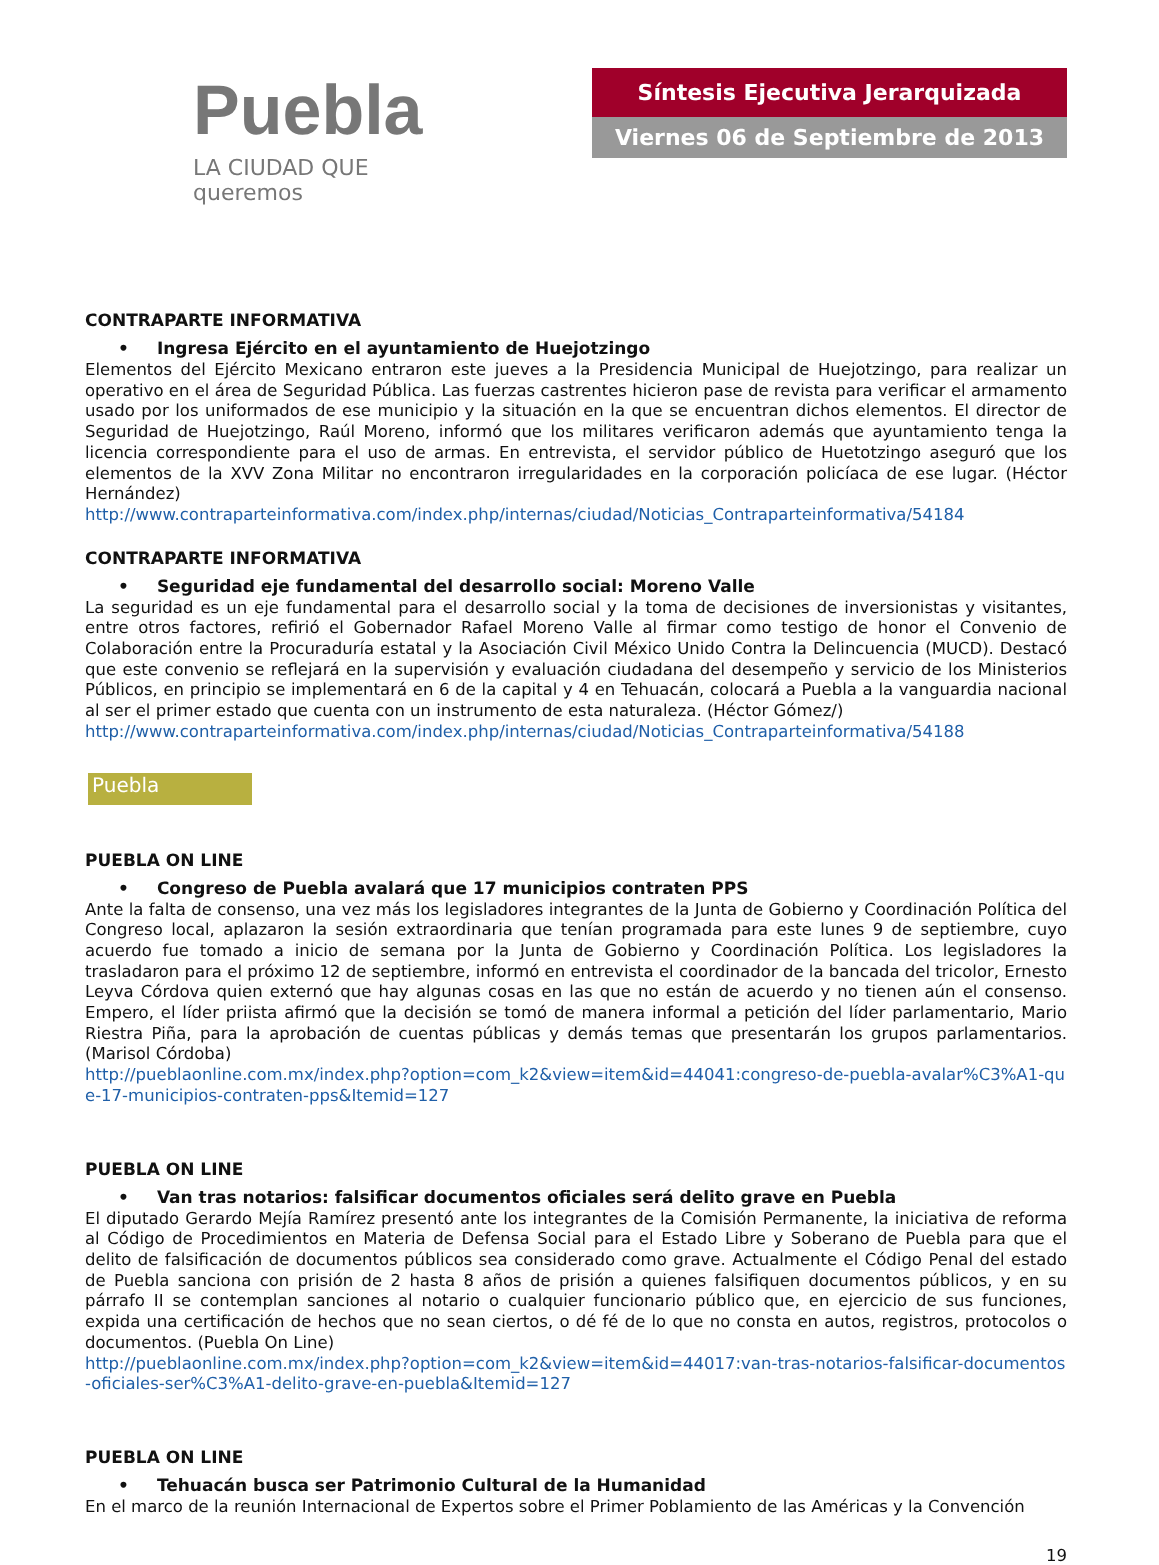Puebla
LA CIUDAD QUE queremos
Síntesis Ejecutiva Jerarquizada
Viernes 06 de Septiembre de 2013
CONTRAPARTE INFORMATIVA
• Ingresa Ejército en el ayuntamiento de Huejotzingo
Elementos del Ejército Mexicano entraron este jueves a la Presidencia Municipal de Huejotzingo, para realizar un operativo en el área de Seguridad Pública. Las fuerzas castrentes hicieron pase de revista para verificar el armamento usado por los uniformados de ese municipio y la situación en la que se encuentran dichos elementos. El director de Seguridad de Huejotzingo, Raúl Moreno, informó que los militares verificaron además que ayuntamiento tenga la licencia correspondiente para el uso de armas. En entrevista, el servidor público de Huetotzingo aseguró que los elementos de la XVV Zona Militar no encontraron irregularidades en la corporación policíaca de ese lugar. (Héctor Hernández)
http://www.contraparteinformativa.com/index.php/internas/ciudad/Noticias_Contraparteinformativa/54184
CONTRAPARTE INFORMATIVA
• Seguridad eje fundamental del desarrollo social: Moreno Valle
La seguridad es un eje fundamental para el desarrollo social y la toma de decisiones de inversionistas y visitantes, entre otros factores, refirió el Gobernador Rafael Moreno Valle al firmar como testigo de honor el Convenio de Colaboración entre la Procuraduría estatal y la Asociación Civil México Unido Contra la Delincuencia (MUCD). Destacó que este convenio se reflejará en la supervisión y evaluación ciudadana del desempeño y servicio de los Ministerios Públicos, en principio se implementará en 6 de la capital y 4 en Tehuacán, colocará a Puebla a la vanguardia nacional al ser el primer estado que cuenta con un instrumento de esta naturaleza. (Héctor Gómez/)
http://www.contraparteinformativa.com/index.php/internas/ciudad/Noticias_Contraparteinformativa/54188
Puebla
PUEBLA ON LINE
• Congreso de Puebla avalará que 17 municipios contraten PPS
Ante la falta de consenso, una vez más los legisladores integrantes de la Junta de Gobierno y Coordinación Política del Congreso local, aplazaron la sesión extraordinaria que tenían programada para este lunes 9 de septiembre, cuyo acuerdo fue tomado a inicio de semana por la Junta de Gobierno y Coordinación Política. Los legisladores la trasladaron para el próximo 12 de septiembre, informó en entrevista el coordinador de la bancada del tricolor, Ernesto Leyva Córdova quien externó que hay algunas cosas en las que no están de acuerdo y no tienen aún el consenso. Empero, el líder priista afirmó que la decisión se tomó de manera informal a petición del líder parlamentario, Mario Riestra Piña, para la aprobación de cuentas públicas y demás temas que presentarán los grupos parlamentarios. (Marisol Córdoba)
http://pueblaonline.com.mx/index.php?option=com_k2&view=item&id=44041:congreso-de-puebla-avalar%C3%A1-que-17-municipios-contraten-pps&Itemid=127
PUEBLA ON LINE
• Van tras notarios: falsificar documentos oficiales será delito grave en Puebla
El diputado Gerardo Mejía Ramírez presentó ante los integrantes de la Comisión Permanente, la iniciativa de reforma al Código de Procedimientos en Materia de Defensa Social para el Estado Libre y Soberano de Puebla para que el delito de falsificación de documentos públicos sea considerado como grave. Actualmente el Código Penal del estado de Puebla sanciona con prisión de 2 hasta 8 años de prisión a quienes falsifiquen documentos públicos, y en su párrafo II se contemplan sanciones al notario o cualquier funcionario público que, en ejercicio de sus funciones, expida una certificación de hechos que no sean ciertos, o dé fé de lo que no consta en autos, registros, protocolos o documentos. (Puebla On Line)
http://pueblaonline.com.mx/index.php?option=com_k2&view=item&id=44017:van-tras-notarios-falsificar-documentos-oficiales-ser%C3%A1-delito-grave-en-puebla&Itemid=127
PUEBLA ON LINE
• Tehuacán busca ser Patrimonio Cultural de la Humanidad
En el marco de la reunión Internacional de Expertos sobre el Primer Poblamiento de las Américas y la Convención
19